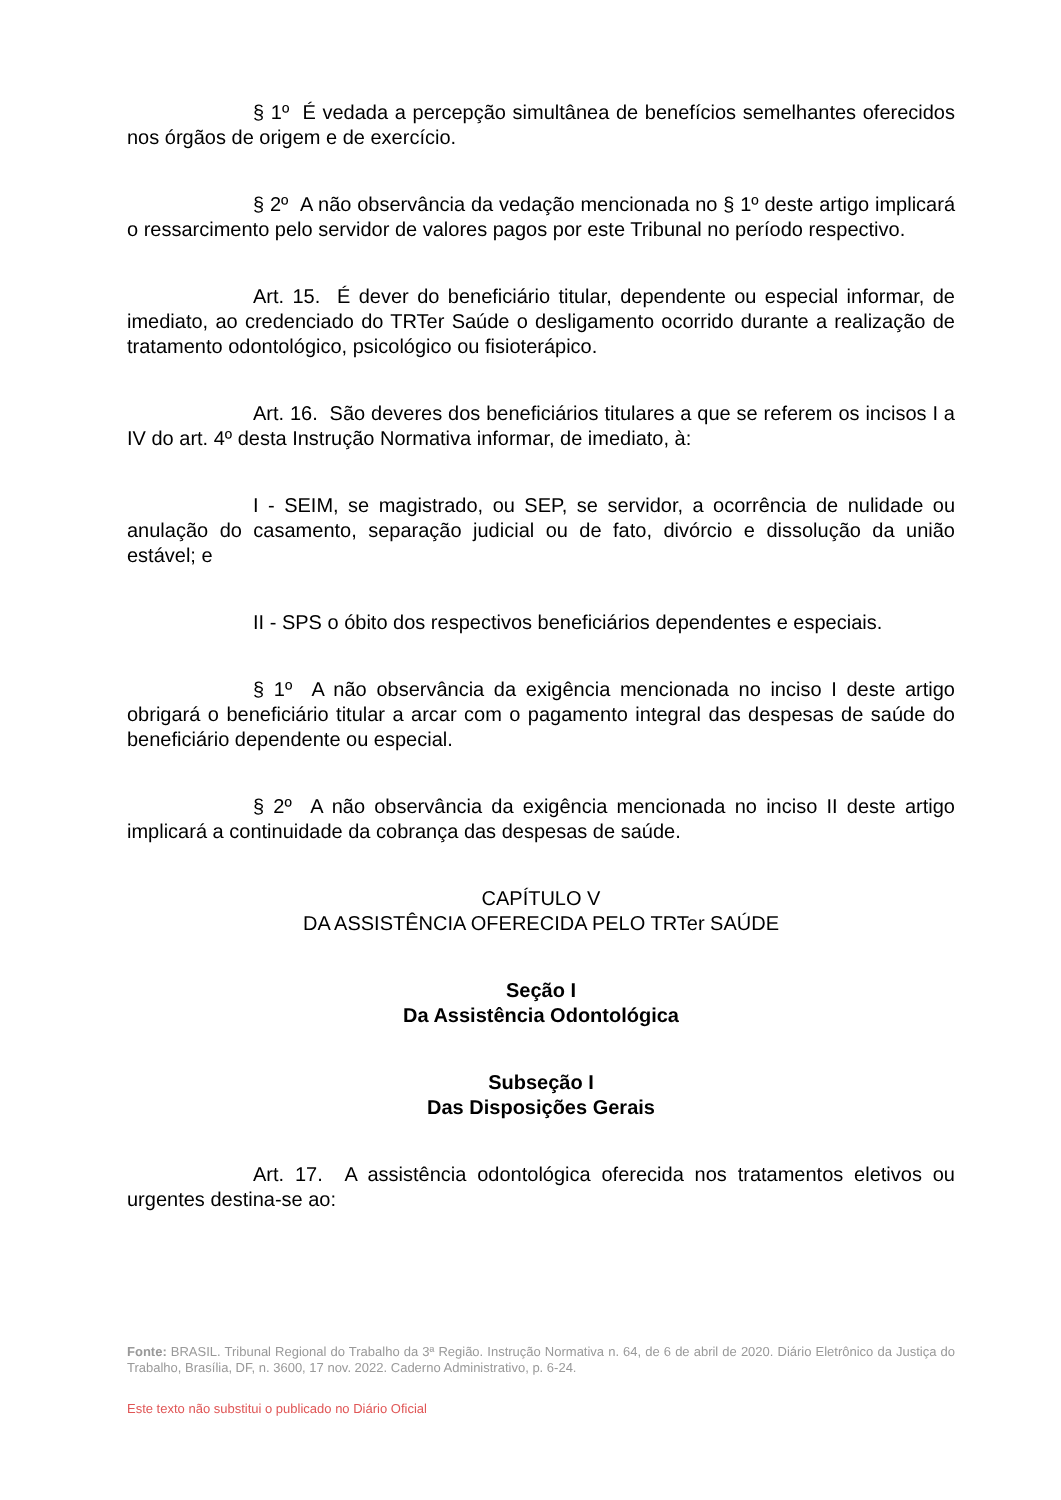§ 1º É vedada a percepção simultânea de benefícios semelhantes oferecidos nos órgãos de origem e de exercício.
§ 2º A não observância da vedação mencionada no § 1º deste artigo implicará o ressarcimento pelo servidor de valores pagos por este Tribunal no período respectivo.
Art. 15. É dever do beneficiário titular, dependente ou especial informar, de imediato, ao credenciado do TRTer Saúde o desligamento ocorrido durante a realização de tratamento odontológico, psicológico ou fisioterápico.
Art. 16. São deveres dos beneficiários titulares a que se referem os incisos I a IV do art. 4º desta Instrução Normativa informar, de imediato, à:
I - SEIM, se magistrado, ou SEP, se servidor, a ocorrência de nulidade ou anulação do casamento, separação judicial ou de fato, divórcio e dissolução da união estável; e
II - SPS o óbito dos respectivos beneficiários dependentes e especiais.
§ 1º A não observância da exigência mencionada no inciso I deste artigo obrigará o beneficiário titular a arcar com o pagamento integral das despesas de saúde do beneficiário dependente ou especial.
§ 2º A não observância da exigência mencionada no inciso II deste artigo implicará a continuidade da cobrança das despesas de saúde.
CAPÍTULO V
DA ASSISTÊNCIA OFERECIDA PELO TRTer SAÚDE
Seção I
Da Assistência Odontológica
Subseção I
Das Disposições Gerais
Art. 17. A assistência odontológica oferecida nos tratamentos eletivos ou urgentes destina-se ao:
Fonte: BRASIL. Tribunal Regional do Trabalho da 3ª Região. Instrução Normativa n. 64, de 6 de abril de 2020. Diário Eletrônico da Justiça do Trabalho, Brasília, DF, n. 3600, 17 nov. 2022. Caderno Administrativo, p. 6-24.
Este texto não substitui o publicado no Diário Oficial